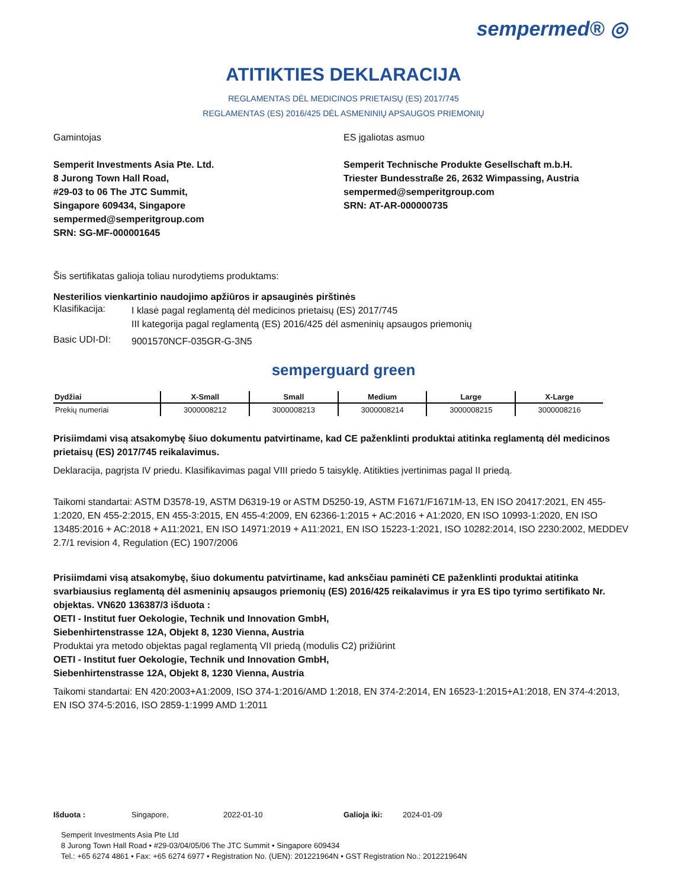sempermed® ◎
ATITIKTIES DEKLARACIJA
REGLAMENTAS DĖL MEDICINOS PRIETAISŲ (ES) 2017/745
REGLAMENTAS (ES) 2016/425 DĖL ASMENINIŲ APSAUGOS PRIEMONIŲ
Gamintojas
Semperit Investments Asia Pte. Ltd.
8 Jurong Town Hall Road,
#29-03 to 06 The JTC Summit,
Singapore 609434, Singapore
sempermed@semperitgroup.com
SRN: SG-MF-000001645
ES įgaliotas asmuo
Semperit Technische Produkte Gesellschaft m.b.H.
Triester Bundesstraße 26, 2632 Wimpassing, Austria
sempermed@semperitgroup.com
SRN: AT-AR-000000735
Šis sertifikatas galioja toliau nurodytiems produktams:
Nesterilios vienkartinio naudojimo apžiūros ir apsauginės pirštinės
Klasifikacija:
I klasė pagal reglamentą dėl medicinos prietaisų (ES) 2017/745
III kategorija pagal reglamentą (ES) 2016/425 dėl asmeninių apsaugos priemonių
Basic UDI-DI:
9001570NCF-035GR-G-3N5
semperguard green
| Dydžiai | X-Small | Small | Medium | Large | X-Large |
| --- | --- | --- | --- | --- | --- |
| Prekių numeriai | 3000008212 | 3000008213 | 3000008214 | 3000008215 | 3000008216 |
Prisiimdami visą atsakomybę šiuo dokumentu patvirtiname, kad CE paženklinti produktai atitinka reglamentą dėl medicinos prietaisų (ES) 2017/745 reikalavimus.
Deklaracija, pagrįsta IV priedu. Klasifikavimas pagal VIII priedo 5 taisyklę. Atitikties įvertinimas pagal II priedą.
Taikomi standartai: ASTM D3578-19, ASTM D6319-19 or ASTM D5250-19, ASTM F1671/F1671M-13, EN ISO 20417:2021, EN 455-1:2020, EN 455-2:2015, EN 455-3:2015, EN 455-4:2009, EN 62366-1:2015 + AC:2016 + A1:2020, EN ISO 10993-1:2020, EN ISO 13485:2016 + AC:2018 + A11:2021, EN ISO 14971:2019 + A11:2021, EN ISO 15223-1:2021, ISO 10282:2014, ISO 2230:2002, MEDDEV 2.7/1 revision 4, Regulation (EC) 1907/2006
Prisiimdami visą atsakomybę, šiuo dokumentu patvirtiname, kad anksčiau paminėti CE paženklinti produktai atitinka svarbiausius reglamentą dėl asmeninių apsaugos priemonių (ES) 2016/425 reikalavimus ir yra ES tipo tyrimo sertifikato Nr. objektas. VN620 136387/3 išduota :
OETI - Institut fuer Oekologie, Technik und Innovation GmbH,
Siebenhirtenstrasse 12A, Objekt 8, 1230 Vienna, Austria
Produktai yra metodo objektas pagal reglamentą VII priedą (modulis C2) prižiūrint
OETI - Institut fuer Oekologie, Technik und Innovation GmbH,
Siebenhirtenstrasse 12A, Objekt 8, 1230 Vienna, Austria
Taikomi standartai: EN 420:2003+A1:2009, ISO 374-1:2016/AMD 1:2018, EN 374-2:2014, EN 16523-1:2015+A1:2018, EN 374-4:2013, EN ISO 374-5:2016, ISO 2859-1:1999 AMD 1:2011
Išduota : Singapore, 2022-01-10 Galioja iki: 2024-01-09
Semperit Investments Asia Pte Ltd
8 Jurong Town Hall Road • #29-03/04/05/06 The JTC Summit • Singapore 609434
Tel.: +65 6274 4861 • Fax: +65 6274 6977 • Registration No. (UEN): 201221964N • GST Registration No.: 201221964N